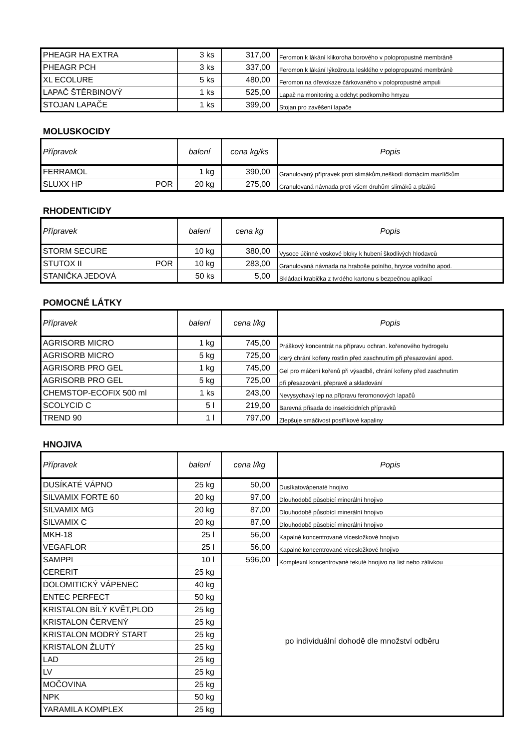| PHEAGR HA EXTRA | 3 ks | 317,00 | Feromon k lákání klikoroha borového v polopropustné membráně |
| PHEAGR PCH | 3 ks | 337,00 | Feromon k lákání lýkožrouta lesklého v polopropustné membráně |
| XL ECOLURE | 5 ks | 480,00 | Feromon na dřevokaze čárkovaného v polopropustné ampuli |
| LAPAČ ŠTĚRBINOVÝ | 1 ks | 525,00 | Lapač na monitoring a odchyt podkorního hmyzu |
| STOJAN LAPAČE | 1 ks | 399,00 | Stojan pro zavěšení lapače |
MOLUSKOCIDY
| Přípravek | balení | cena kg/ks | Popis |
| --- | --- | --- | --- |
| FERRAMOL | 1 kg | 390,00 | Granulovaný přípravek proti slimákům,neškodí domácím mazlíčkům |
| SLUXX HP POR | 20 kg | 275,00 | Granulovaná návnada proti všem druhům slimáků a plzáků |
RHODENTICIDY
| Přípravek | balení | cena kg | Popis |
| --- | --- | --- | --- |
| STORM SECURE | 10 kg | 380,00 | Vysoce účinné voskové bloky k hubení škodlivých hlodavců |
| STUTOX II POR | 10 kg | 283,00 | Granulovaná návnada na hraboše polního, hryzce vodního apod. |
| STANIČKA JEDOVÁ | 50 ks | 5,00 | Skládací krabička z tvrdého kartonu s bezpečnou aplikací |
POMOCNÉ LÁTKY
| Přípravek | balení | cena l/kg | Popis |
| --- | --- | --- | --- |
| AGRISORB MICRO | 1 kg | 745,00 | Práškový koncentrát na přípravu ochran. kořenového hydrogelu |
| AGRISORB MICRO | 5 kg | 725,00 | který chrání kořeny rostlin před zaschnutím při přesazování apod. |
| AGRISORB PRO GEL | 1 kg | 745,00 | Gel pro máčení kořenů při výsadbě, chrání kořeny před zaschnutím |
| AGRISORB PRO GEL | 5 kg | 725,00 | při přesazování, přepravě a skladování |
| CHEMSTOP-ECOFIX 500 ml | 1 ks | 243,00 | Nevysychavý lep na přípravu feromonových lapačů |
| SCOLYCID C | 5 l | 219,00 | Barevná přísada do insekticidních přípravků |
| TREND 90 | 1 l | 797,00 | Zlepšuje smáčivost postřikové kapaliny |
HNOJIVA
| Přípravek | balení | cena l/kg | Popis |
| --- | --- | --- | --- |
| DUSÍKATÉ VÁPNO | 25 kg | 50,00 | Dusíkatovápenaté hnojivo |
| SILVAMIX FORTE 60 | 20 kg | 97,00 | Dlouhodobě působící minerální hnojivo |
| SILVAMIX MG | 20 kg | 87,00 | Dlouhodobě působící minerální hnojivo |
| SILVAMIX C | 20 kg | 87,00 | Dlouhodobě působící minerální hnojivo |
| MKH-18 | 25 l | 56,00 | Kapalné koncentrované vícesložkové hnojivo |
| VEGAFLOR | 25 l | 56,00 | Kapalné koncentrované vícesložkové hnojivo |
| SAMPPI | 10 l | 596,00 | Komplexní koncentrované tekuté hnojivo na list nebo zálivkou |
| CERERIT | 25 kg | po individuální dohodě dle množství odběru | |
| DOLOMITICKÝ VÁPENEC | 40 kg | | |
| ENTEC PERFECT | 50 kg | | |
| KRISTALON BÍLÝ KVĚT,PLOD | 25 kg | | |
| KRISTALON ČERVENÝ | 25 kg | | |
| KRISTALON MODRÝ START | 25 kg | | |
| KRISTALON ŽLUTÝ | 25 kg | | |
| LAD | 25 kg | | |
| LV | 25 kg | | |
| MOČOVINA | 25 kg | | |
| NPK | 50 kg | | |
| YARAMILA KOMPLEX | 25 kg | | |